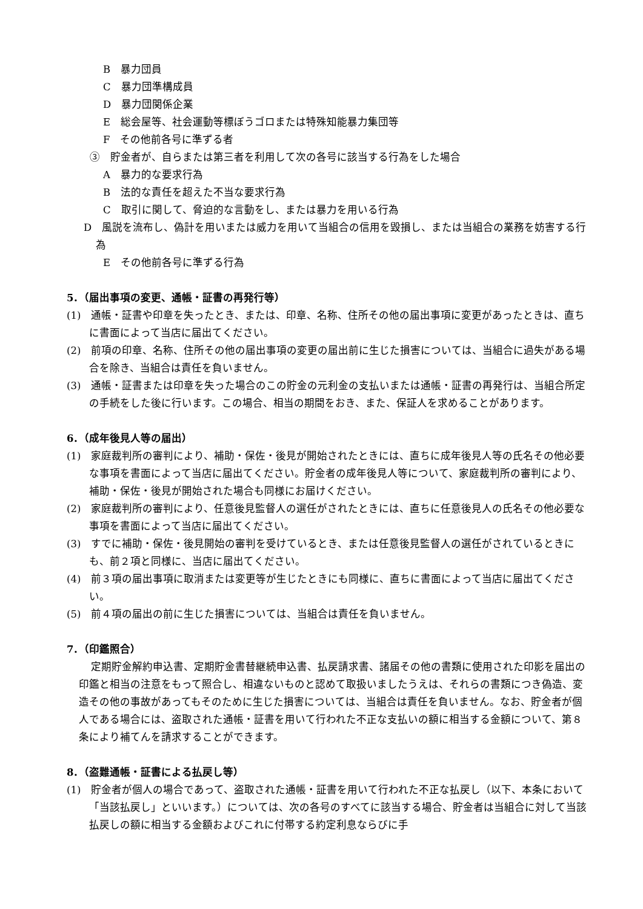B　暴力団員
C　暴力団準構成員
D　暴力団関係企業
E　総会屋等、社会運動等標ぼうゴロまたは特殊知能暴力集団等
F　その他前各号に準ずる者
③　貯金者が、自らまたは第三者を利用して次の各号に該当する行為をした場合
A　暴力的な要求行為
B　法的な責任を超えた不当な要求行為
C　取引に関して、脅迫的な言動をし、または暴力を用いる行為
D　風説を流布し、偽計を用いまたは威力を用いて当組合の信用を毀損し、または当組合の業務を妨害する行為
E　その他前各号に準ずる行為
5．（届出事項の変更、通帳・証書の再発行等）
(1)　通帳・証書や印章を失ったとき、または、印章、名称、住所その他の届出事項に変更があったときは、直ちに書面によって当店に届出てください。
(2)　前項の印章、名称、住所その他の届出事項の変更の届出前に生じた損害については、当組合に過失がある場合を除き、当組合は責任を負いません。
(3)　通帳・証書または印章を失った場合のこの貯金の元利金の支払いまたは通帳・証書の再発行は、当組合所定の手続をした後に行います。この場合、相当の期間をおき、また、保証人を求めることがあります。
6．（成年後見人等の届出）
(1)　家庭裁判所の審判により、補助・保佐・後見が開始されたときには、直ちに成年後見人等の氏名その他必要な事項を書面によって当店に届出てください。貯金者の成年後見人等について、家庭裁判所の審判により、補助・保佐・後見が開始された場合も同様にお届けください。
(2)　家庭裁判所の審判により、任意後見監督人の選任がされたときには、直ちに任意後見人の氏名その他必要な事項を書面によって当店に届出てください。
(3)　すでに補助・保佐・後見開始の審判を受けているとき、または任意後見監督人の選任がされているときにも、前２項と同様に、当店に届出てください。
(4)　前３項の届出事項に取消または変更等が生じたときにも同様に、直ちに書面によって当店に届出てください。
(5)　前４項の届出の前に生じた損害については、当組合は責任を負いません。
7．（印鑑照合）
定期貯金解約申込書、定期貯金書替継続申込書、払戻請求書、諸届その他の書類に使用された印影を届出の印鑑と相当の注意をもって照合し、相違ないものと認めて取扱いましたうえは、それらの書類につき偽造、変造その他の事故があってもそのために生じた損害については、当組合は責任を負いません。なお、貯金者が個人である場合には、盗取された通帳・証書を用いて行われた不正な支払いの額に相当する金額について、第８条により補てんを請求することができます。
8．（盗難通帳・証書による払戻し等）
(1)　貯金者が個人の場合であって、盗取された通帳・証書を用いて行われた不正な払戻し（以下、本条において「当該払戻し」といいます。）については、次の各号のすべてに該当する場合、貯金者は当組合に対して当該払戻しの額に相当する金額およびこれに付帯する約定利息ならびに手